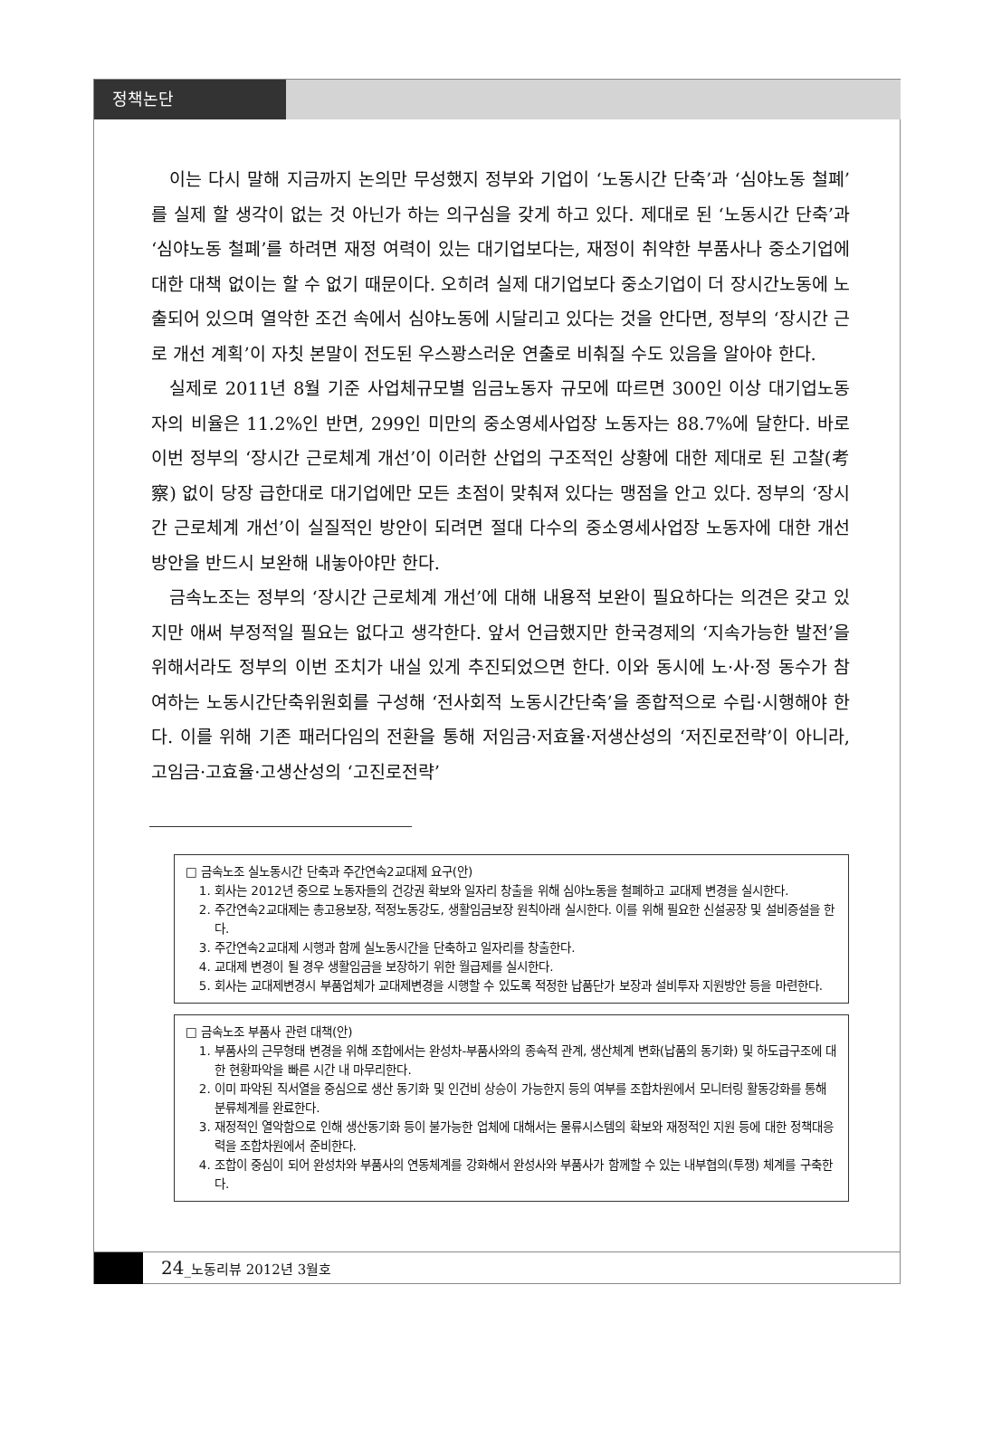정책논단
이는 다시 말해 지금까지 논의만 무성했지 정부와 기업이 ‘노동시간 단축’과 ‘심야노동 철폐’를 실제 할 생각이 없는 것 아닌가 하는 의구심을 갖게 하고 있다. 제대로 된 ‘노동시간 단축’과 ‘심야노동 철폐’를 하려면 재정 여력이 있는 대기업보다는, 재정이 취약한 부품사나 중소기업에 대한 대책 없이는 할 수 없기 때문이다. 오히려 실제 대기업보다 중소기업이 더 장시간노동에 노출되어 있으며 열악한 조건 속에서 심야노동에 시달리고 있다는 것을 안다면, 정부의 ‘장시간 근로 개선 계획’이 자칫 본말이 전도된 우스꽝스러운 연출로 비춰질 수도 있음을 알아야 한다.
실제로 2011년 8월 기준 사업체규모별 임금노동자 규모에 따르면 300인 이상 대기업노동자의 비율은 11.2%인 반면, 299인 미만의 중소영세사업장 노동자는 88.7%에 달한다. 바로 이번 정부의 ‘장시간 근로체계 개선’이 이러한 산업의 구조적인 상황에 대한 제대로 된 고찰(考察) 없이 당장 급한대로 대기업에만 모든 초점이 맞춰져 있다는 맹점을 안고 있다. 정부의 ‘장시간 근로체계 개선’이 실질적인 방안이 되려면 절대 다수의 중소영세사업장 노동자에 대한 개선방안을 반드시 보완해 내놓아야만 한다.
금속노조는 정부의 ‘장시간 근로체계 개선’에 대해 내용적 보완이 필요하다는 의견은 갖고 있지만 애써 부정적일 필요는 없다고 생각한다. 앞서 언급했지만 한국경제의 ‘지속가능한 발전’을 위해서라도 정부의 이번 조치가 내실 있게 추진되었으면 한다. 이와 동시에 노·사·정 동수가 참여하는 노동시간단축위원회를 구성해 ‘전사회적 노동시간단축’을 종합적으로 수립·시행해야 한다. 이를 위해 기존 패러다임의 전환을 통해 저임금·저효율·저생산성의 ‘저진로전략’이 아니라, 고임금·고효율·고생산성의 ‘고진로전략’
□ 금속노조 실노동시간 단축과 주간연속2교대제 요구(안)
1. 회사는 2012년 중으로 노동자들의 건강권 확보와 일자리 창출을 위해 심야노동을 철폐하고 교대제 변경을 실시한다.
2. 주간연속2교대제는 총고용보장, 적정노동강도, 생활임금보장 원칙아래 실시한다. 이를 위해 필요한 신설공장 및 설비증설을 한다.
3. 주간연속2교대제 시행과 함께 실노동시간을 단축하고 일자리를 창출한다.
4. 교대제 변경이 될 경우 생활임금을 보장하기 위한 월급제를 실시한다.
5. 회사는 교대제변경시 부품업체가 교대제변경을 시행할 수 있도록 적정한 납품단가 보장과 설비투자 지원방안 등을 마련한다.
□ 금속노조 부품사 관련 대책(안)
1. 부품사의 근무형태 변경을 위해 조합에서는 완성차-부품사와의 종속적 관계, 생산체계 변화(납품의 동기화) 및 하도급구조에 대한 현황파악을 빠른 시간 내 마무리한다.
2. 이미 파악된 직서열을 중심으로 생산 동기화 및 인건비 상승이 가능한지 등의 여부를 조합차원에서 모니터링 활동강화를 통해 분류체계를 완료한다.
3. 재정적인 열악함으로 인해 생산동기화 등이 불가능한 업체에 대해서는 물류시스템의 확보와 재정적인 지원 등에 대한 정책대응력을 조합차원에서 준비한다.
4. 조합이 중심이 되어 완성차와 부품사의 연동체계를 강화해서 완성사와 부품사가 함께할 수 있는 내부협의(투쟁) 체계를 구축한다.
24_노동리뷰 2012년 3월호